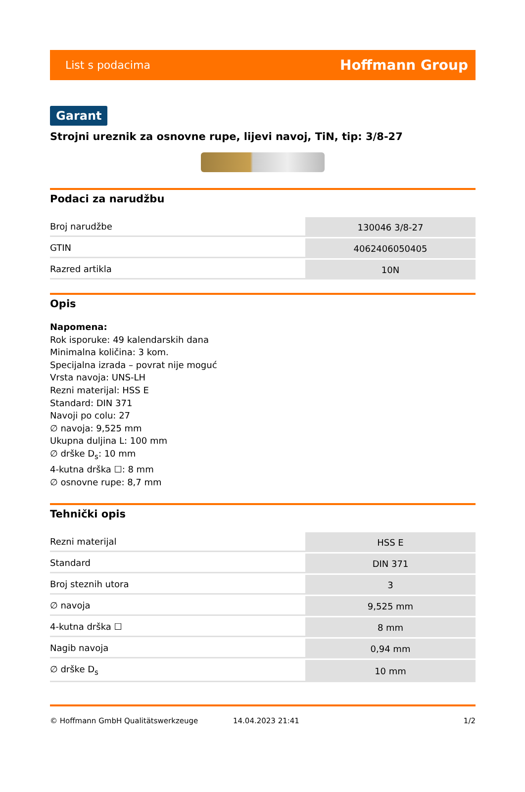List s podacima Hoffmann Group
Garant
Strojni ureznik za osnovne rupe, lijevi navoj, TiN, tip: 3/8-27
Podaci za narudžbu
| Broj narudžbe | 130046 3/8-27 |
| GTIN | 4062406050405 |
| Razred artikla | 10N |
Opis
Napomena:
Rok isporuke: 49 kalendarskih dana
Minimalna količina: 3 kom.
Specijalna izrada – povrat nije moguć
Vrsta navoja: UNS-LH
Rezni materijal: HSS E
Standard: DIN 371
Navoji po colu: 27
∅ navoja: 9,525 mm
Ukupna duljina L: 100 mm
∅ drške D<sub>s</sub>: 10 mm
4-kutna drška ☐: 8 mm
∅ osnovne rupe: 8,7 mm
Tehnički opis
| Rezni materijal | HSS E |
| Standard | DIN 371 |
| Broj steznih utora | 3 |
| ∅ navoja | 9,525 mm |
| 4-kutna drška ☐ | 8 mm |
| Nagib navoja | 0,94 mm |
| ∅ drške D<sub>s</sub> | 10 mm |
© Hoffmann GmbH Qualitätswerkzeuge 14.04.2023 21:41 1/2